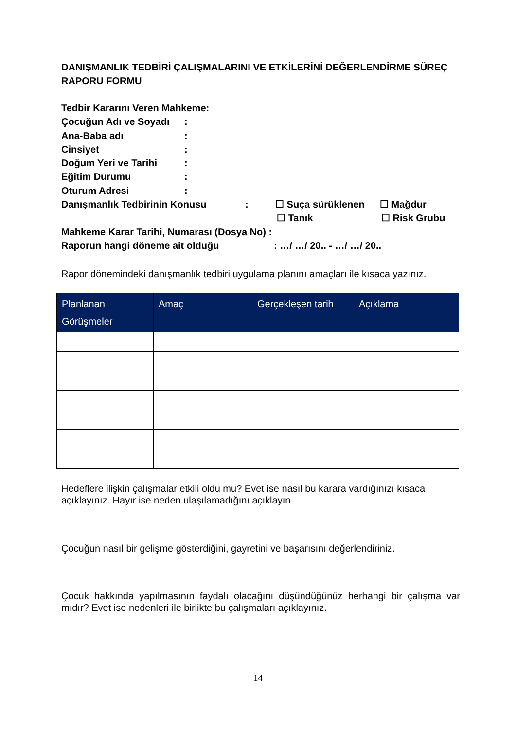DANIŞMANLIK TEDBİRİ ÇALIŞMALARINI VE ETKİLERİNİ DEĞERLENDİRME SÜREÇ RAPORU FORMU
Tedbir Kararını Veren Mahkeme:
Çocuğun Adı ve Soyadı:
Ana-Baba adı:
Cinsiyet:
Doğum Yeri ve Tarihi:
Eğitim Durumu:
Oturum Adresi:
Danışmanlık Tedbirinin Konusu: ☐ Suça sürüklenen ☐ Mağdur
☐ Tanık ☐ Risk Grubu
Mahkeme Karar Tarihi, Numarası (Dosya No) :
Raporun hangi döneme ait olduğu: …/ …/ 20.. - …/ …/ 20..
Rapor dönemindeki danışmanlık tedbiri uygulama planını amaçları ile kısaca yazınız.
| Planlanan Görüşmeler | Amaç | Gerçekleşen tarih | Açıklama |
| --- | --- | --- | --- |
Hedeflere ilişkin çalışmalar etkili oldu mu? Evet ise nasıl bu karara vardığınızı kısaca açıklayınız. Hayır ise neden ulaşılamadığını açıklayın
Çocuğun nasıl bir gelişme gösterdiğini, gayretini ve başarısını değerlendiriniz.
Çocuk hakkında yapılmasının faydalı olacağını düşündüğünüz herhangi bir çalışma var mıdır? Evet ise nedenleri ile birlikte bu çalışmaları açıklayınız.
14